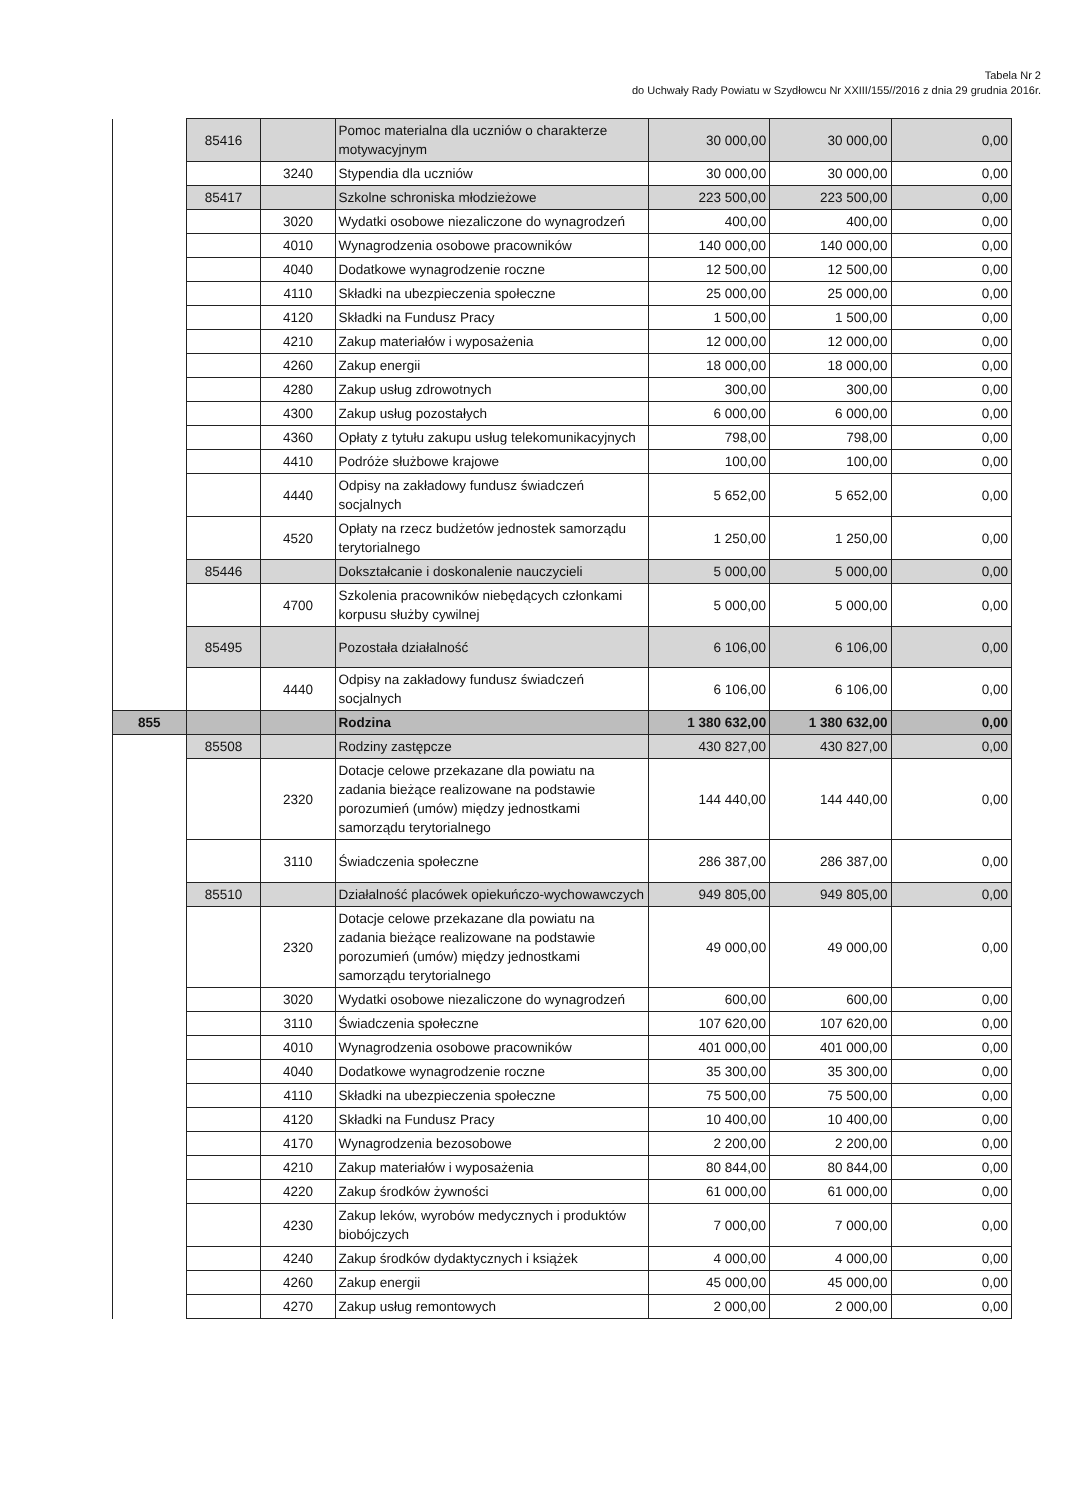Tabela Nr 2
do Uchwały Rady Powiatu w Szydłowcu Nr XXIII/155//2016 z dnia 29 grudnia 2016r.
| | 85416 | | Pomoc materialna dla uczniów o charakterze motywacyjnym | 30 000,00 | 30 000,00 | 0,00 |
| | | 3240 | Stypendia dla uczniów | 30 000,00 | 30 000,00 | 0,00 |
| | 85417 | | Szkolne schroniska młodzieżowe | 223 500,00 | 223 500,00 | 0,00 |
| | | 3020 | Wydatki osobowe niezaliczone do wynagrodzeń | 400,00 | 400,00 | 0,00 |
| | | 4010 | Wynagrodzenia osobowe pracowników | 140 000,00 | 140 000,00 | 0,00 |
| | | 4040 | Dodatkowe wynagrodzenie roczne | 12 500,00 | 12 500,00 | 0,00 |
| | | 4110 | Składki na ubezpieczenia społeczne | 25 000,00 | 25 000,00 | 0,00 |
| | | 4120 | Składki na Fundusz Pracy | 1 500,00 | 1 500,00 | 0,00 |
| | | 4210 | Zakup materiałów i wyposażenia | 12 000,00 | 12 000,00 | 0,00 |
| | | 4260 | Zakup energii | 18 000,00 | 18 000,00 | 0,00 |
| | | 4280 | Zakup usług zdrowotnych | 300,00 | 300,00 | 0,00 |
| | | 4300 | Zakup usług pozostałych | 6 000,00 | 6 000,00 | 0,00 |
| | | 4360 | Opłaty z tytułu zakupu usług telekomunikacyjnych | 798,00 | 798,00 | 0,00 |
| | | 4410 | Podróże służbowe krajowe | 100,00 | 100,00 | 0,00 |
| | | 4440 | Odpisy na zakładowy fundusz świadczeń socjalnych | 5 652,00 | 5 652,00 | 0,00 |
| | | 4520 | Opłaty na rzecz budżetów jednostek samorządu terytorialnego | 1 250,00 | 1 250,00 | 0,00 |
| | 85446 | | Dokształcanie i doskonalenie nauczycieli | 5 000,00 | 5 000,00 | 0,00 |
| | | 4700 | Szkolenia pracowników niebędących członkami korpusu służby cywilnej | 5 000,00 | 5 000,00 | 0,00 |
| | 85495 | | Pozostała działalność | 6 106,00 | 6 106,00 | 0,00 |
| | | 4440 | Odpisy na zakładowy fundusz świadczeń socjalnych | 6 106,00 | 6 106,00 | 0,00 |
| 855 | | | Rodzina | 1 380 632,00 | 1 380 632,00 | 0,00 |
| | 85508 | | Rodziny zastępcze | 430 827,00 | 430 827,00 | 0,00 |
| | | 2320 | Dotacje celowe przekazane dla powiatu na zadania bieżące realizowane na podstawie porozumień (umów) między jednostkami samorządu terytorialnego | 144 440,00 | 144 440,00 | 0,00 |
| | | 3110 | Świadczenia społeczne | 286 387,00 | 286 387,00 | 0,00 |
| | 85510 | | Działalność placówek opiekuńczo-wychowawczych | 949 805,00 | 949 805,00 | 0,00 |
| | | 2320 | Dotacje celowe przekazane dla powiatu na zadania bieżące realizowane na podstawie porozumień (umów) między jednostkami samorządu terytorialnego | 49 000,00 | 49 000,00 | 0,00 |
| | | 3020 | Wydatki osobowe niezaliczone do wynagrodzeń | 600,00 | 600,00 | 0,00 |
| | | 3110 | Świadczenia społeczne | 107 620,00 | 107 620,00 | 0,00 |
| | | 4010 | Wynagrodzenia osobowe pracowników | 401 000,00 | 401 000,00 | 0,00 |
| | | 4040 | Dodatkowe wynagrodzenie roczne | 35 300,00 | 35 300,00 | 0,00 |
| | | 4110 | Składki na ubezpieczenia społeczne | 75 500,00 | 75 500,00 | 0,00 |
| | | 4120 | Składki na Fundusz Pracy | 10 400,00 | 10 400,00 | 0,00 |
| | | 4170 | Wynagrodzenia bezosobowe | 2 200,00 | 2 200,00 | 0,00 |
| | | 4210 | Zakup materiałów i wyposażenia | 80 844,00 | 80 844,00 | 0,00 |
| | | 4220 | Zakup środków żywności | 61 000,00 | 61 000,00 | 0,00 |
| | | 4230 | Zakup leków, wyrobów medycznych i produktów biobójczych | 7 000,00 | 7 000,00 | 0,00 |
| | | 4240 | Zakup środków dydaktycznych i książek | 4 000,00 | 4 000,00 | 0,00 |
| | | 4260 | Zakup energii | 45 000,00 | 45 000,00 | 0,00 |
| | | 4270 | Zakup usług remontowych | 2 000,00 | 2 000,00 | 0,00 |